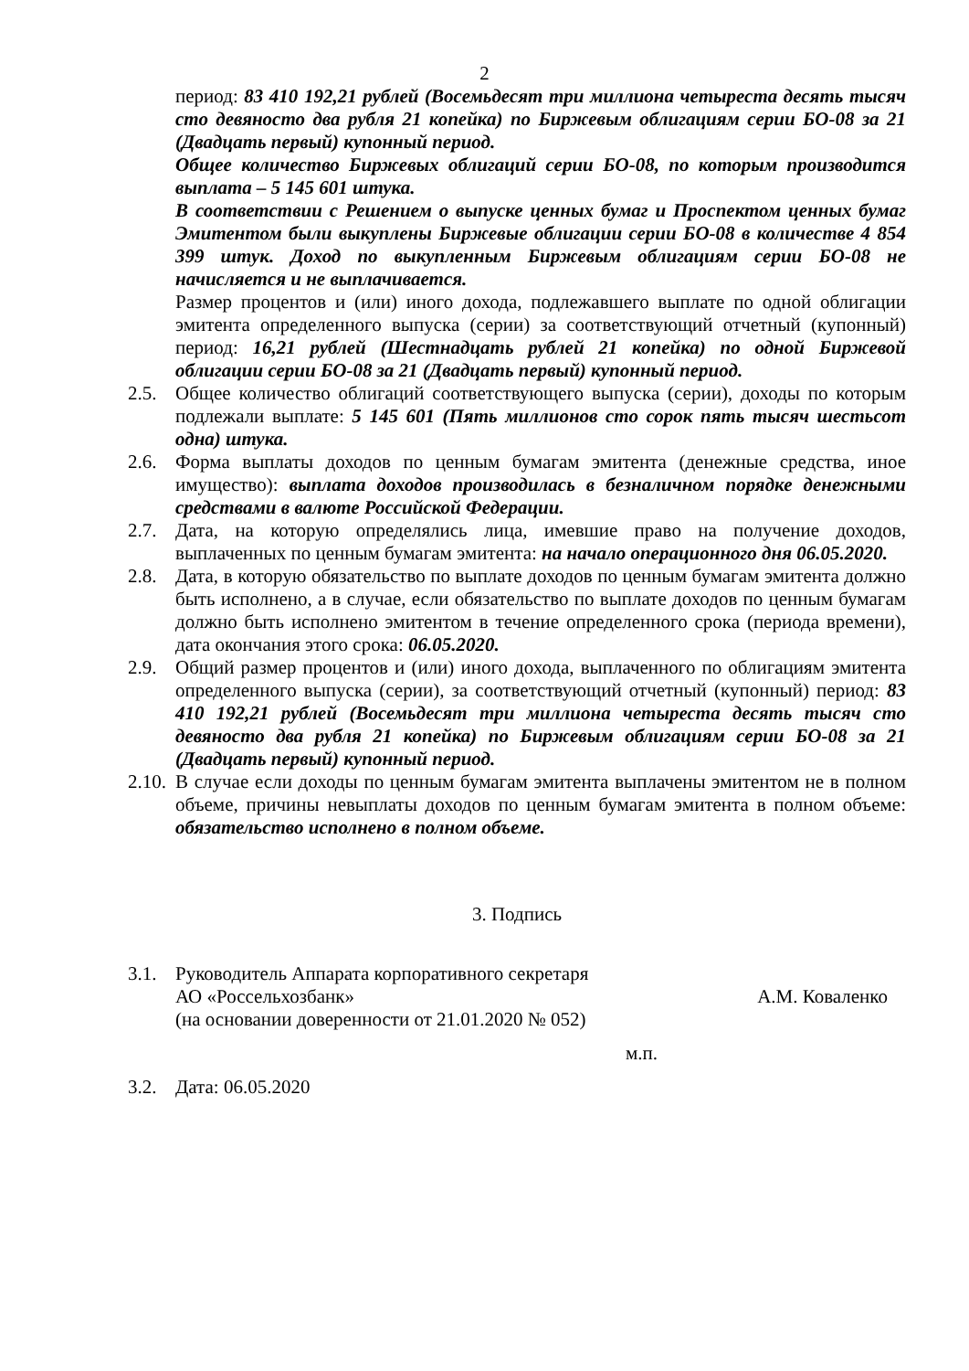2
период: 83 410 192,21 рублей (Восемьдесят три миллиона четыреста десять тысяч сто девяносто два рубля 21 копейка) по Биржевым облигациям серии БО-08 за 21 (Двадцать первый) купонный период.
Общее количество Биржевых облигаций серии БО-08, по которым производится выплата – 5 145 601 штука.
В соответствии с Решением о выпуске ценных бумаг и Проспектом ценных бумаг Эмитентом были выкуплены Биржевые облигации серии БО-08 в количестве 4 854 399 штук. Доход по выкупленным Биржевым облигациям серии БО-08 не начисляется и не выплачивается.
Размер процентов и (или) иного дохода, подлежавшего выплате по одной облигации эмитента определенного выпуска (серии) за соответствующий отчетный (купонный) период: 16,21 рублей (Шестнадцать рублей 21 копейка) по одной Биржевой облигации серии БО-08 за 21 (Двадцать первый) купонный период.
2.5. Общее количество облигаций соответствующего выпуска (серии), доходы по которым подлежали выплате: 5 145 601 (Пять миллионов сто сорок пять тысяч шестьсот одна) штука.
2.6. Форма выплаты доходов по ценным бумагам эмитента (денежные средства, иное имущество): выплата доходов производилась в безналичном порядке денежными средствами в валюте Российской Федерации.
2.7. Дата, на которую определялись лица, имевшие право на получение доходов, выплаченных по ценным бумагам эмитента: на начало операционного дня 06.05.2020.
2.8. Дата, в которую обязательство по выплате доходов по ценным бумагам эмитента должно быть исполнено, а в случае, если обязательство по выплате доходов по ценным бумагам должно быть исполнено эмитентом в течение определенного срока (периода времени), дата окончания этого срока: 06.05.2020.
2.9. Общий размер процентов и (или) иного дохода, выплаченного по облигациям эмитента определенного выпуска (серии), за соответствующий отчетный (купонный) период: 83 410 192,21 рублей (Восемьдесят три миллиона четыреста десять тысяч сто девяносто два рубля 21 копейка) по Биржевым облигациям серии БО-08 за 21 (Двадцать первый) купонный период.
2.10. В случае если доходы по ценным бумагам эмитента выплачены эмитентом не в полном объеме, причины невыплаты доходов по ценным бумагам эмитента в полном объеме: обязательство исполнено в полном объеме.
3. Подпись
3.1. Руководитель Аппарата корпоративного секретаря
АО «Россельхозбанк» А.М. Коваленко
(на основании доверенности от 21.01.2020 № 052)
м.п.
3.2. Дата: 06.05.2020